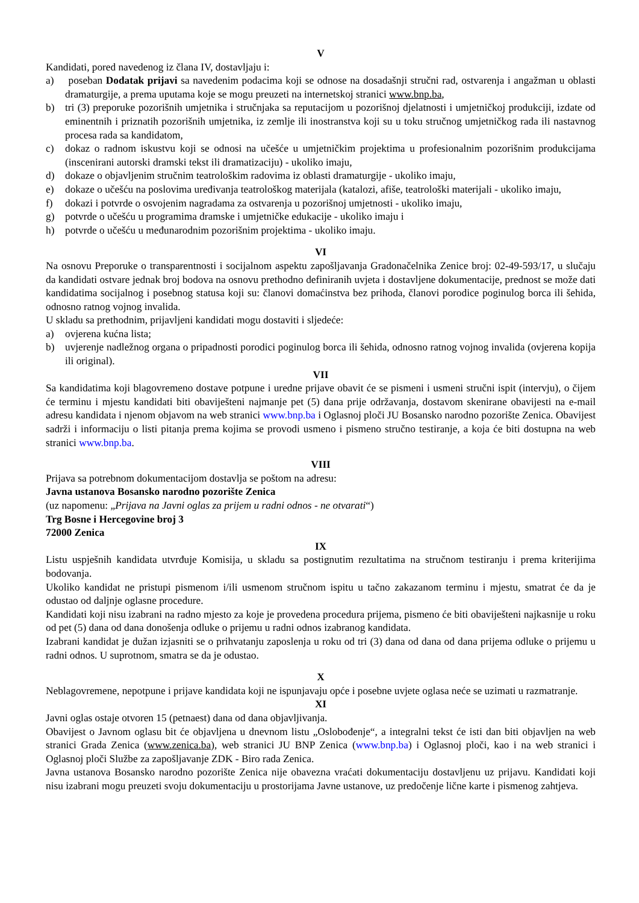V
Kandidati, pored navedenog iz člana IV, dostavljaju i:
a) poseban Dodatak prijavi sa navedenim podacima koji se odnose na dosadašnji stručni rad, ostvarenja i angažman u oblasti dramaturgije, a prema uputama koje se mogu preuzeti na internetskoj stranici www.bnp.ba,
b) tri (3) preporuke pozorišnih umjetnika i stručnjaka sa reputacijom u pozorišnoj djelatnosti i umjetničkoj produkciji, izdate od eminentnih i priznatih pozorišnih umjetnika, iz zemlje ili inostranstva koji su u toku stručnog umjetničkog rada ili nastavnog procesa rada sa kandidatom,
c) dokaz o radnom iskustvu koji se odnosi na učešće u umjetničkim projektima u profesionalnim pozorišnim produkcijama (inscenirani autorski dramski tekst ili dramatizaciju) - ukoliko imaju,
d) dokaze o objavljenim stručnim teatrološkim radovima iz oblasti dramaturgije - ukoliko imaju,
e) dokaze o učešću na poslovima uređivanja teatrološkog materijala (katalozi, afiše, teatrološki materijali - ukoliko imaju,
f) dokazi i potvrde o osvojenim nagradama za ostvarenja u pozorišnoj umjetnosti - ukoliko imaju,
g) potvrde o učešću u programima dramske i umjetničke edukacije - ukoliko imaju i
h) potvrde o učešću u međunarodnim pozorišnim projektima - ukoliko imaju.
VI
Na osnovu Preporuke o transparentnosti i socijalnom aspektu zapošljavanja Gradonačelnika Zenice broj: 02-49-593/17, u slučaju da kandidati ostvare jednak broj bodova na osnovu prethodno definiranih uvjeta i dostavljene dokumentacije, prednost se može dati kandidatima socijalnog i posebnog statusa koji su: članovi domaćinstva bez prihoda, članovi porodice poginulog borca ili šehida, odnosno ratnog vojnog invalida.
U skladu sa prethodnim, prijavljeni kandidati mogu dostaviti i sljedeće:
a) ovjerena kućna lista;
b) uvjerenje nadležnog organa o pripadnosti porodici poginulog borca ili šehida, odnosno ratnog vojnog invalida (ovjerena kopija ili original).
VII
Sa kandidatima koji blagovremeno dostave potpune i uredne prijave obavit će se pismeni i usmeni stručni ispit (intervju), o čijem će terminu i mjestu kandidati biti obaviješteni najmanje pet (5) dana prije održavanja, dostavom skenirane obavijesti na e-mail adresu kandidata i njenom objavom na web stranici www.bnp.ba i Oglasnoj ploči JU Bosansko narodno pozorište Zenica. Obavijest sadrži i informaciju o listi pitanja prema kojima se provodi usmeno i pismeno stručno testiranje, a koja će biti dostupna na web stranici www.bnp.ba.
VIII
Prijava sa potrebnom dokumentacijom dostavlja se poštom na adresu:
Javna ustanova Bosansko narodno pozorište Zenica
(uz napomenu: „Prijava na Javni oglas za prijem u radni odnos - ne otvarati“)
Trg Bosne i Hercegovine broj 3
72000 Zenica
IX
Listu uspješnih kandidata utvrđuje Komisija, u skladu sa postignutim rezultatima na stručnom testiranju i prema kriterijima bodovanja.
Ukoliko kandidat ne pristupi pismenom i/ili usmenom stručnom ispitu u tačno zakazanom terminu i mjestu, smatrat će da je odustao od daljnje oglasne procedure.
Kandidati koji nisu izabrani na radno mjesto za koje je provedena procedura prijema, pismeno će biti obaviješteni najkasnije u roku od pet (5) dana od dana donošenja odluke o prijemu u radni odnos izabranog kandidata.
Izabrani kandidat je dužan izjasniti se o prihvatanju zaposlenja u roku od tri (3) dana od dana od dana prijema odluke o prijemu u radni odnos. U suprotnom, smatra se da je odustao.
X
Neblagovremene, nepotpune i prijave kandidata koji ne ispunjavaju opće i posebne uvjete oglasa neće se uzimati u razmatranje.
XI
Javni oglas ostaje otvoren 15 (petnaest) dana od dana objavljivanja.
Obavijest o Javnom oglasu bit će objavljena u dnevnom listu „Oslobođenje“, a integralni tekst će isti dan biti objavljen na web stranici Grada Zenica (www.zenica.ba), web stranici JU BNP Zenica (www.bnp.ba) i Oglasnoj ploči, kao i na web stranici i Oglasnoj ploči Službe za zapošljavanje ZDK - Biro rada Zenica.
Javna ustanova Bosansko narodno pozorište Zenica nije obavezna vraćati dokumentaciju dostavljenu uz prijavu. Kandidati koji nisu izabrani mogu preuzeti svoju dokumentaciju u prostorijama Javne ustanove, uz predočenje lične karte i pismenog zahtjeva.